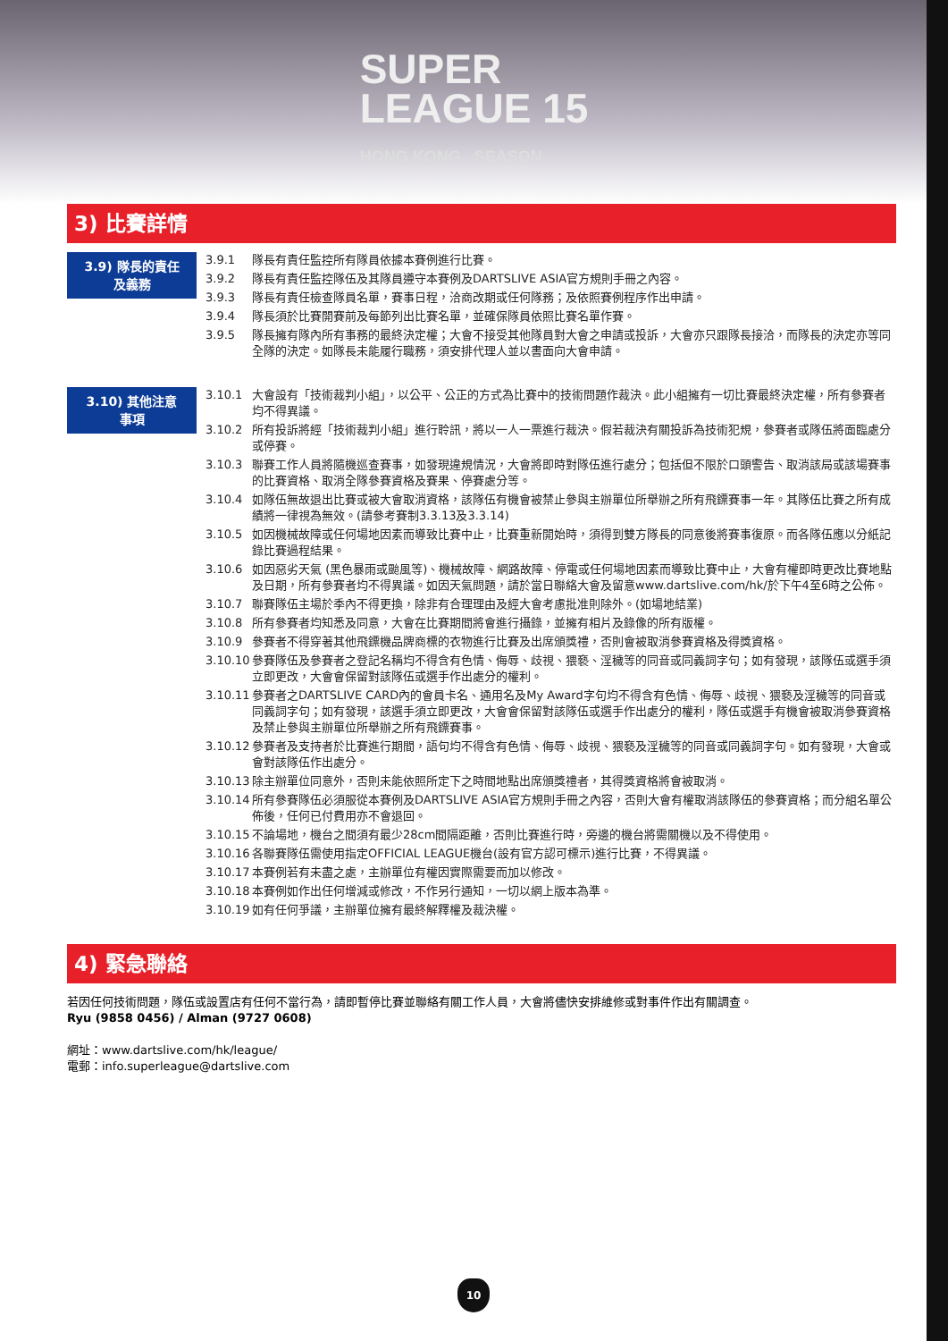SUPER
LEAGUE 15
HONG KONG SEASON
3) 比賽詳情
3.9) 隊長的責任
及義務
3.9.1 隊長有責任監控所有隊員依據本賽例進行比賽。
3.9.2 隊長有責任監控隊伍及其隊員遵守本賽例及DARTSLIVE ASIA官方規則手冊之內容。
3.9.3 隊長有責任檢查隊員名單，賽事日程，洽商改期或任何隊務；及依照賽例程序作出申請。
3.9.4 隊長須於比賽開賽前及每節列出比賽名單，並確保隊員依照比賽名單作賽。
3.9.5 隊長擁有隊內所有事務的最終決定權；大會不接受其他隊員對大會之申請或投訴，大會亦只跟隊長接洽，而隊長的決定亦等同全隊的決定。如隊長未能履行職務，須安排代理人並以書面向大會申請。
3.10) 其他注意
事項
3.10.1 大會設有「技術裁判小組」，以公平、公正的方式為比賽中的技術問題作裁決。此小組擁有一切比賽最終決定權，所有參賽者均不得異議。
3.10.2 所有投訴將經「技術裁判小組」進行聆訊，將以一人一票進行裁決。假若裁決有關投訴為技術犯規，參賽者或隊伍將面臨處分或停賽。
3.10.3 聯賽工作人員將隨機巡查賽事，如發現違規情況，大會將即時對隊伍進行處分；包括但不限於口頭警告、取消該局或該場賽事的比賽資格、取消全隊參賽資格及賽果、停賽處分等。
3.10.4 如隊伍無故退出比賽或被大會取消資格，該隊伍有機會被禁止參與主辦單位所舉辦之所有飛鏢賽事一年。其隊伍比賽之所有成績將一律視為無效。(請參考賽制3.3.13及3.3.14)
3.10.5 如因機械故障或任何場地因素而導致比賽中止，比賽重新開始時，須得到雙方隊長的同意後將賽事復原。而各隊伍應以分紙記錄比賽過程結果。
3.10.6 如因惡劣天氣 (黑色暴雨或颱風等)、機械故障、網路故障、停電或任何場地因素而導致比賽中止，大會有權即時更改比賽地點及日期，所有參賽者均不得異議。如因天氣問題，請於當日聯絡大會及留意www.dartslive.com/hk/於下午4至6時之公佈。
3.10.7 聯賽隊伍主場於季內不得更換，除非有合理理由及經大會考慮批准則除外。(如場地結業)
3.10.8 所有參賽者均知悉及同意，大會在比賽期間將會進行攝錄，並擁有相片及錄像的所有版權。
3.10.9 參賽者不得穿著其他飛鏢機品牌商標的衣物進行比賽及出席頒獎禮，否則會被取消參賽資格及得獎資格。
3.10.10 參賽隊伍及參賽者之登記名稱均不得含有色情、侮辱、歧視、猥褻、淫穢等的同音或同義詞字句；如有發現，該隊伍或選手須立即更改，大會會保留對該隊伍或選手作出處分的權利。
3.10.11 參賽者之DARTSLIVE CARD內的會員卡名、通用名及My Award字句均不得含有色情、侮辱、歧視、猥褻及淫穢等的同音或同義詞字句；如有發現，該選手須立即更改，大會會保留對該隊伍或選手作出處分的權利，隊伍或選手有機會被取消參賽資格及禁止參與主辦單位所舉辦之所有飛鏢賽事。
3.10.12 參賽者及支持者於比賽進行期間，語句均不得含有色情、侮辱、歧視、猥褻及淫穢等的同音或同義詞字句。如有發現，大會或會對該隊伍作出處分。
3.10.13 除主辦單位同意外，否則未能依照所定下之時間地點出席頒獎禮者，其得獎資格將會被取消。
3.10.14 所有參賽隊伍必須服從本賽例及DARTSLIVE ASIA官方規則手冊之內容，否則大會有權取消該隊伍的參賽資格；而分組名單公佈後，任何已付費用亦不會退回。
3.10.15 不論場地，機台之間須有最少28cm間隔距離，否則比賽進行時，旁邊的機台將需關機以及不得使用。
3.10.16 各聯賽隊伍需使用指定OFFICIAL LEAGUE機台(設有官方認可標示)進行比賽，不得異議。
3.10.17 本賽例若有未盡之處，主辦單位有權因實際需要而加以修改。
3.10.18 本賽例如作出任何增減或修改，不作另行通知，一切以網上版本為準。
3.10.19 如有任何爭議，主辦單位擁有最終解釋權及裁決權。
4) 緊急聯絡
若因任何技術問題，隊伍或設置店有任何不當行為，請即暫停比賽並聯絡有關工作人員，大會將儘快安排維修或對事件作出有關調查。
Ryu (9858 0456) / Alman (9727 0608)
網址：www.dartslive.com/hk/league/
電郵：info.superleague@dartslive.com
10